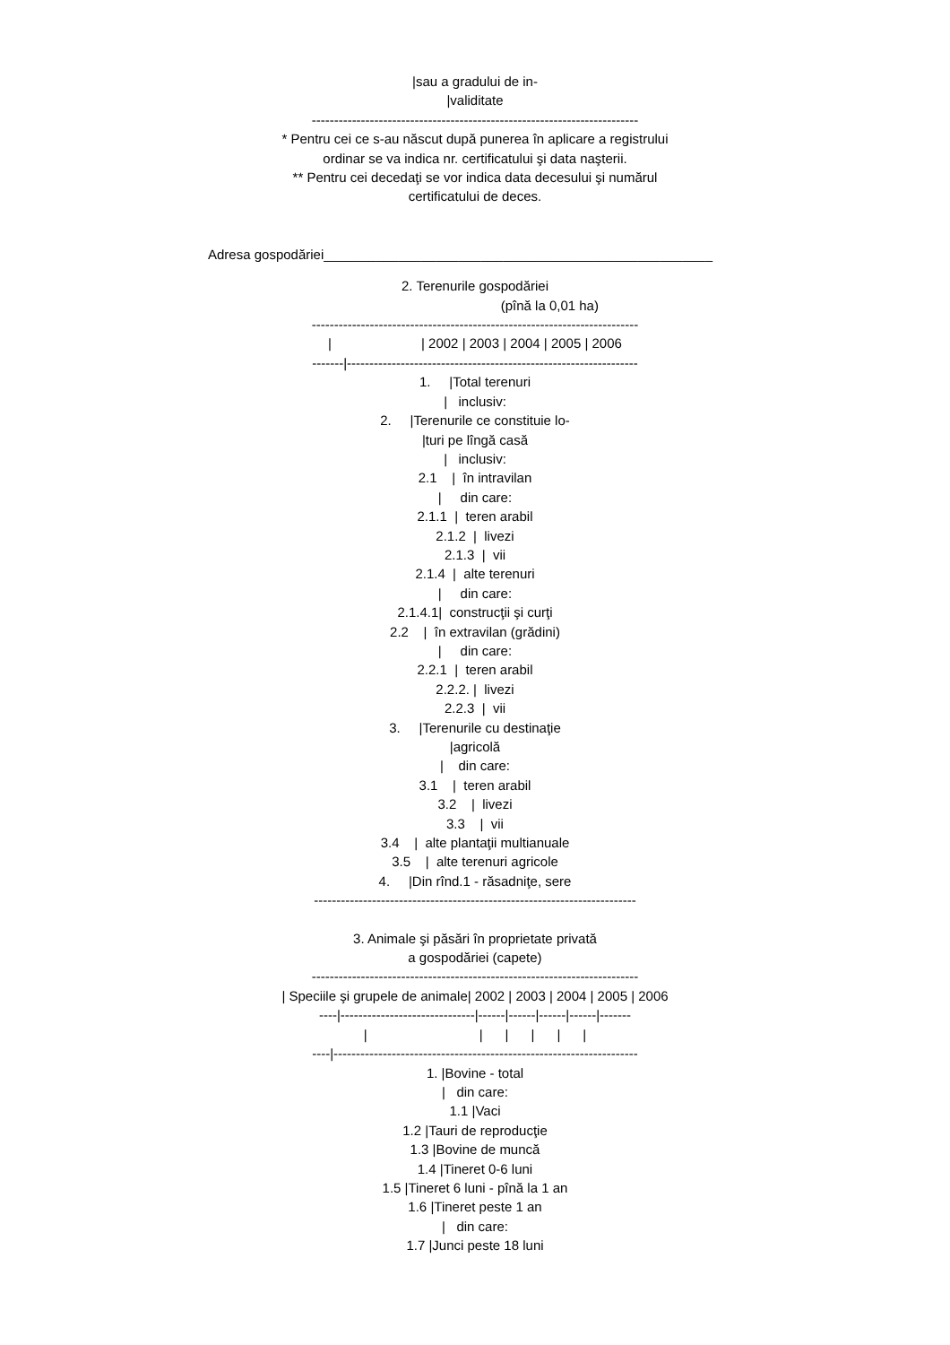|sau a gradului de in-
|validitate
-------------------------------------------------------------------------
* Pentru cei ce s-au născut după punerea în aplicare a registrului
ordinar se va indica nr. certificatului şi data naşterii.
** Pentru cei decedaţi se vor indica data decesului şi numărul
certificatului de deces.
Adresa gospodăriei____________________________________________________
2. Terenurile gospodăriei
(pînă la 0,01 ha)
-------------------------------------------------------------------------
| | 2002 | 2003 | 2004 | 2005 | 2006
-------|-----------------------------------------------------------------
1. |Total terenuri
| inclusiv:
2. |Terenurile ce constituie lo-
|turi pe lîngă casă
| inclusiv:
2.1 | în intravilan
| din care:
2.1.1 | teren arabil
2.1.2 | livezi
2.1.3 | vii
2.1.4 | alte terenuri
| din care:
2.1.4.1| construcţii şi curţi
2.2 | în extravilan (grădini)
| din care:
2.2.1 | teren arabil
2.2.2. | livezi
2.2.3 | vii
3. |Terenurile cu destinaţie
|agricolă
| din care:
3.1 | teren arabil
3.2 | livezi
3.3 | vii
3.4 | alte plantaţii multianuale
3.5 | alte terenuri agricole
4. |Din rînd.1 - răsadniţe, sere
------------------------------------------------------------------------
3. Animale şi păsări în proprietate privată
a gospodăriei (capete)
-------------------------------------------------------------------------
| Speciile şi grupele de animale| 2002 | 2003 | 2004 | 2005 | 2006
----|------------------------------|------|------|------|------|-------
| | | | | |
----|--------------------------------------------------------------------
1. |Bovine - total
| din care:
1.1 |Vaci
1.2 |Tauri de reproducţie
1.3 |Bovine de muncă
1.4 |Tineret 0-6 luni
1.5 |Tineret 6 luni - pînă la 1 an
1.6 |Tineret peste 1 an
| din care:
1.7 |Junci peste 18 luni